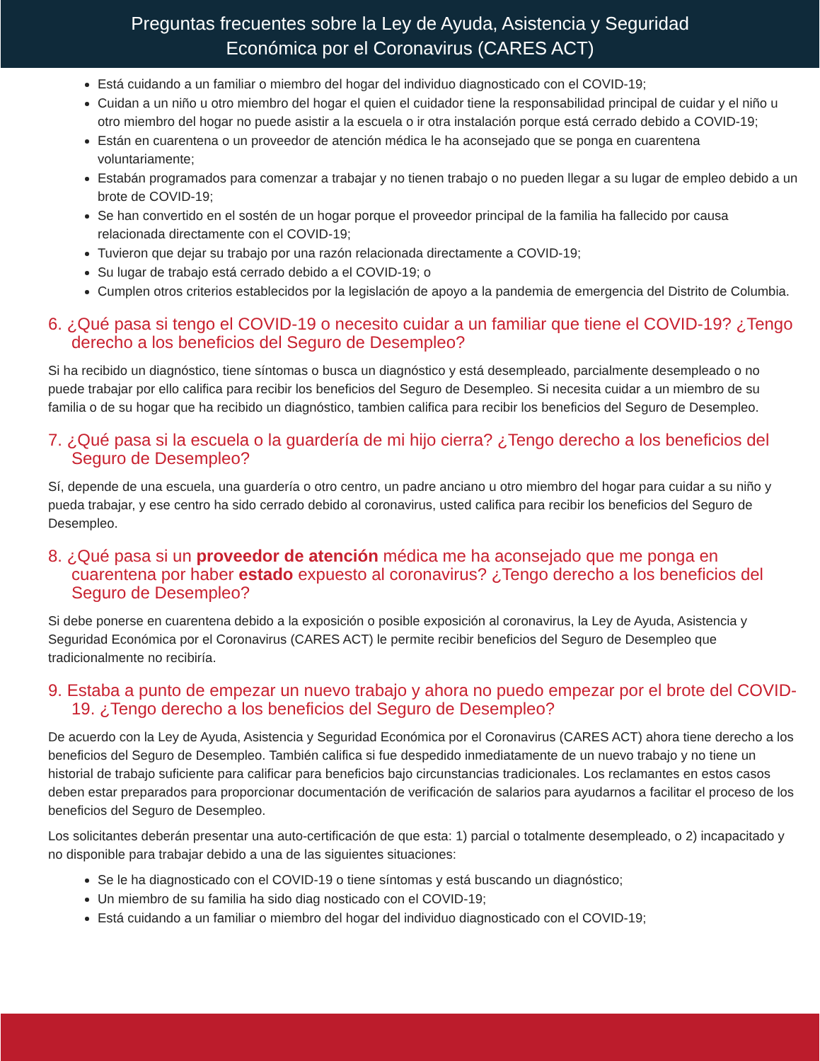Preguntas frecuentes sobre la Ley de Ayuda, Asistencia y Seguridad
Económica por el Coronavirus (CARES ACT)
Está cuidando a un familiar o miembro del hogar del individuo diagnosticado con el COVID-19;
Cuidan a un niño u otro miembro del hogar el quien el cuidador tiene la responsabilidad principal de cuidar y el niño u otro miembro del hogar no puede asistir a la escuela o ir otra instalación porque está cerrado debido a COVID-19;
Están en cuarentena o un proveedor de atención médica le ha aconsejado que se ponga en cuarentena voluntariamente;
Estabán programados para comenzar a trabajar y no tienen trabajo o no pueden llegar a su lugar de empleo debido a un brote de COVID-19;
Se han convertido en el sostén de un hogar porque el proveedor principal de la familia ha fallecido por causa relacionada directamente con el COVID-19;
Tuvieron que dejar su trabajo por una razón relacionada directamente a COVID-19;
Su lugar de trabajo está cerrado debido a el COVID-19; o
Cumplen otros criterios establecidos por la legislación de apoyo a la pandemia de emergencia del Distrito de Columbia.
6. ¿Qué pasa si tengo el COVID-19 o necesito cuidar a un familiar que tiene el COVID-19? ¿Tengo derecho a los beneficios del Seguro de Desempleo?
Si ha recibido un diagnóstico, tiene síntomas o busca un diagnóstico y está desempleado, parcialmente desempleado o no puede trabajar por ello califica para recibir los beneficios del Seguro de Desempleo. Si necesita cuidar a un miembro de su familia o de su hogar que ha recibido un diagnóstico, tambien califica para recibir los beneficios del Seguro de Desempleo.
7. ¿Qué pasa si la escuela o la guardería de mi hijo cierra? ¿Tengo derecho a los beneficios del Seguro de Desempleo?
Sí, depende de una escuela, una guardería o otro centro, un padre anciano u otro miembro del hogar para cuidar a su niño y pueda trabajar, y ese centro ha sido cerrado debido al coronavirus, usted califica para recibir los beneficios del Seguro de Desempleo.
8. ¿Qué pasa si un proveedor de atención médica me ha aconsejado que me ponga en cuarentena por haber estado expuesto al coronavirus? ¿Tengo derecho a los beneficios del Seguro de Desempleo?
Si debe ponerse en cuarentena debido a la exposición o posible exposición al coronavirus, la Ley de Ayuda, Asistencia y Seguridad Económica por el Coronavirus (CARES ACT) le permite recibir beneficios del Seguro de Desempleo que tradicionalmente no recibiría.
9. Estaba a punto de empezar un nuevo trabajo y ahora no puedo empezar por el brote del COVID-19. ¿Tengo derecho a los beneficios del Seguro de Desempleo?
De acuerdo con la Ley de Ayuda, Asistencia y Seguridad Económica por el Coronavirus (CARES ACT) ahora tiene derecho a los beneficios del Seguro de Desempleo. También califica si fue despedido inmediatamente de un nuevo trabajo y no tiene un historial de trabajo suficiente para calificar para beneficios bajo circunstancias tradicionales. Los reclamantes en estos casos deben estar preparados para proporcionar documentación de verificación de salarios para ayudarnos a facilitar el proceso de los beneficios del Seguro de Desempleo.
Los solicitantes deberán presentar una auto-certificación de que esta: 1) parcial o totalmente desempleado, o 2) incapacitado y no disponible para trabajar debido a una de las siguientes situaciones:
Se le ha diagnosticado con el COVID-19 o tiene síntomas y está buscando un diagnóstico;
Un miembro de su familia ha sido diag nosticado con el COVID-19;
Está cuidando a un familiar o miembro del hogar del individuo diagnosticado con el COVID-19;